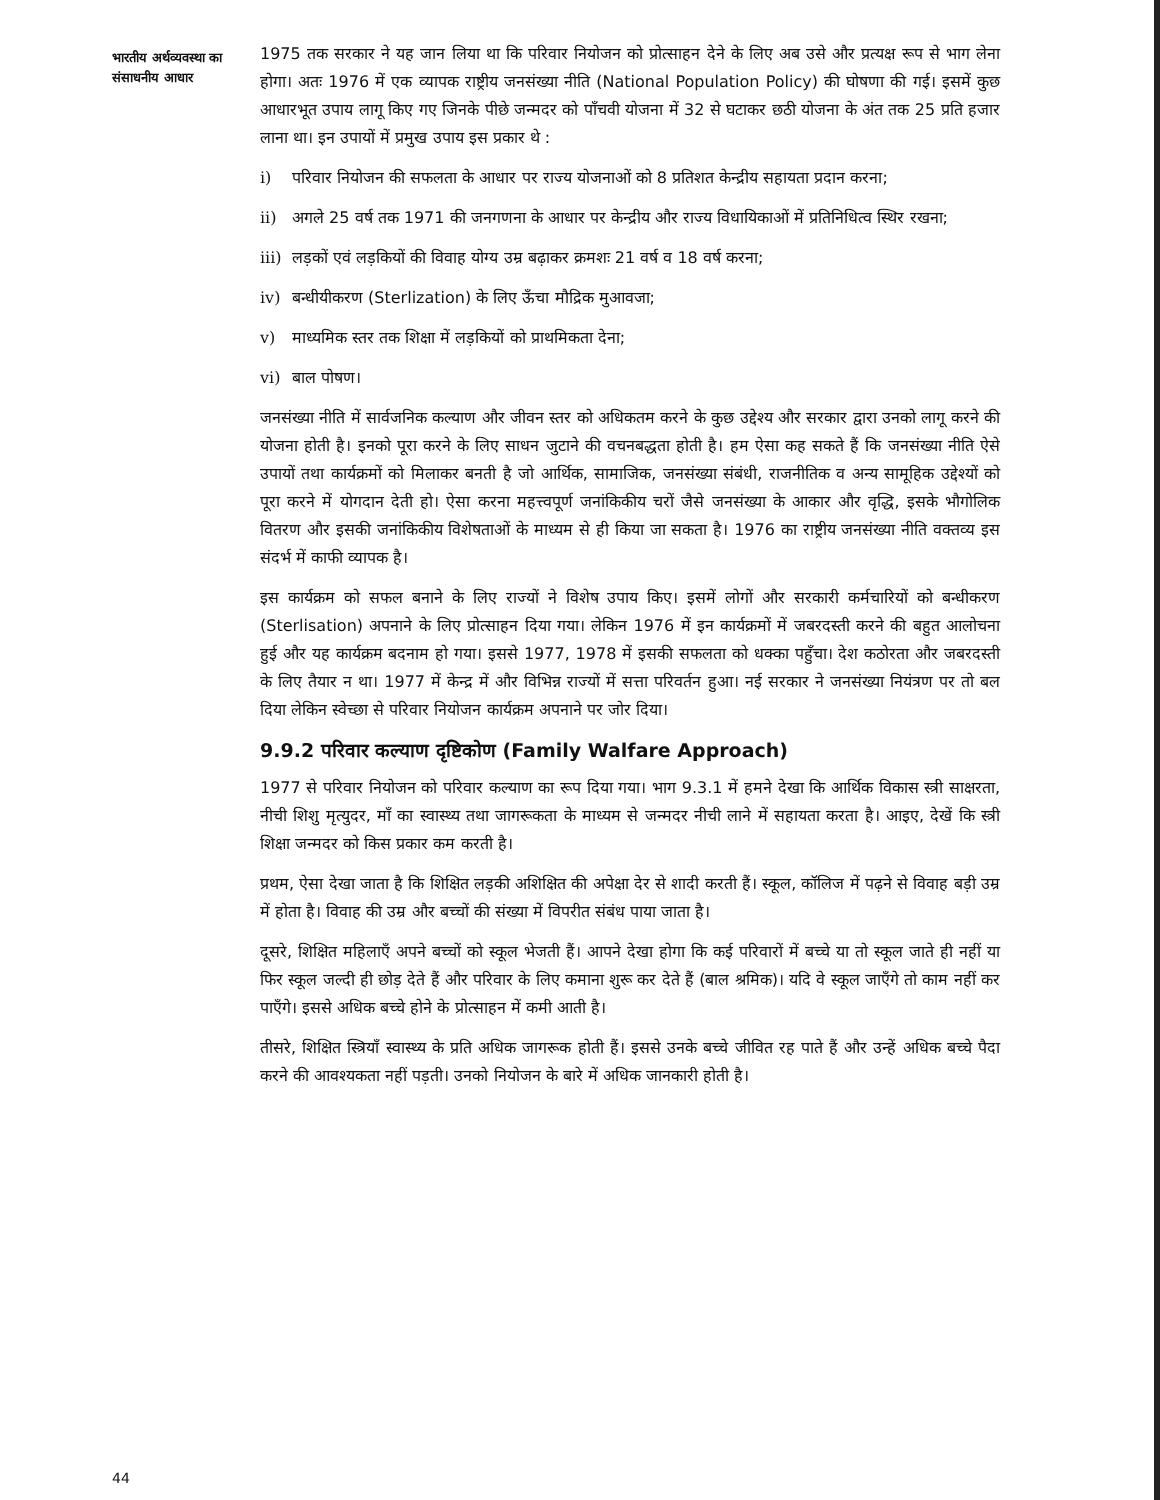भारतीय अर्थव्यवस्था का
संसाधनीय आधार
1975 तक सरकार ने यह जान लिया था कि परिवार नियोजन को प्रोत्साहन देने के लिए अब उसे और प्रत्यक्ष रूप से भाग लेना होगा। अतः 1976 में एक व्यापक राष्ट्रीय जनसंख्या नीति (National Population Policy) की घोषणा की गई। इसमें कुछ आधारभूत उपाय लागू किए गए जिनके पीछे जन्मदर को पाँचवी योजना में 32 से घटाकर छठी योजना के अंत तक 25 प्रति हजार लाना था। इन उपायों में प्रमुख उपाय इस प्रकार थे :
i) परिवार नियोजन की सफलता के आधार पर राज्य योजनाओं को 8 प्रतिशत केन्द्रीय सहायता प्रदान करना;
ii) अगले 25 वर्ष तक 1971 की जनगणना के आधार पर केन्द्रीय और राज्य विधायिकाओं में प्रतिनिधित्व स्थिर रखना;
iii) लड़कों एवं लड़कियों की विवाह योग्य उम्र बढ़ाकर क्रमशः 21 वर्ष व 18 वर्ष करना;
iv) बन्धीयीकरण (Sterlization) के लिए ऊँचा मौद्रिक मुआवजा;
v) माध्यमिक स्तर तक शिक्षा में लड़कियों को प्राथमिकता देना;
vi) बाल पोषण।
जनसंख्या नीति में सार्वजनिक कल्याण और जीवन स्तर को अधिकतम करने के कुछ उद्देश्य और सरकार द्वारा उनको लागू करने की योजना होती है। इनको पूरा करने के लिए साधन जुटाने की वचनबद्धता होती है। हम ऐसा कह सकते हैं कि जनसंख्या नीति ऐसे उपायों तथा कार्यक्रमों को मिलाकर बनती है जो आर्थिक, सामाजिक, जनसंख्या संबंधी, राजनीतिक व अन्य सामूहिक उद्देश्यों को पूरा करने में योगदान देती हो। ऐसा करना महत्त्वपूर्ण जनांकिकीय चरों जैसे जनसंख्या के आकार और वृद्धि, इसके भौगोलिक वितरण और इसकी जनांकिकीय विशेषताओं के माध्यम से ही किया जा सकता है। 1976 का राष्ट्रीय जनसंख्या नीति वक्तव्य इस संदर्भ में काफी व्यापक है।
इस कार्यक्रम को सफल बनाने के लिए राज्यों ने विशेष उपाय किए। इसमें लोगों और सरकारी कर्मचारियों को बन्धीकरण (Sterlisation) अपनाने के लिए प्रोत्साहन दिया गया। लेकिन 1976 में इन कार्यक्रमों में जबरदस्ती करने की बहुत आलोचना हुई और यह कार्यक्रम बदनाम हो गया। इससे 1977, 1978 में इसकी सफलता को धक्का पहुँचा। देश कठोरता और जबरदस्ती के लिए तैयार न था। 1977 में केन्द्र में और विभिन्न राज्यों में सत्ता परिवर्तन हुआ। नई सरकार ने जनसंख्या नियंत्रण पर तो बल दिया लेकिन स्वेच्छा से परिवार नियोजन कार्यक्रम अपनाने पर जोर दिया।
9.9.2 परिवार कल्याण दृष्टिकोण (Family Walfare Approach)
1977 से परिवार नियोजन को परिवार कल्याण का रूप दिया गया। भाग 9.3.1 में हमने देखा कि आर्थिक विकास स्त्री साक्षरता, नीची शिशु मृत्युदर, माँ का स्वास्थ्य तथा जागरूकता के माध्यम से जन्मदर नीची लाने में सहायता करता है। आइए, देखें कि स्त्री शिक्षा जन्मदर को किस प्रकार कम करती है।
प्रथम, ऐसा देखा जाता है कि शिक्षित लड़की अशिक्षित की अपेक्षा देर से शादी करती हैं। स्कूल, कॉलिज में पढ़ने से विवाह बड़ी उम्र में होता है। विवाह की उम्र और बच्चों की संख्या में विपरीत संबंध पाया जाता है।
दूसरे, शिक्षित महिलाएँ अपने बच्चों को स्कूल भेजती हैं। आपने देखा होगा कि कई परिवारों में बच्चे या तो स्कूल जाते ही नहीं या फिर स्कूल जल्दी ही छोड़ देते हैं और परिवार के लिए कमाना शुरू कर देते हैं (बाल श्रमिक)। यदि वे स्कूल जाएँगे तो काम नहीं कर पाएँगे। इससे अधिक बच्चे होने के प्रोत्साहन में कमी आती है।
तीसरे, शिक्षित स्त्रियाँ स्वास्थ्य के प्रति अधिक जागरूक होती हैं। इससे उनके बच्चे जीवित रह पाते हैं और उन्हें अधिक बच्चे पैदा करने की आवश्यकता नहीं पड़ती। उनको नियोजन के बारे में अधिक जानकारी होती है।
44